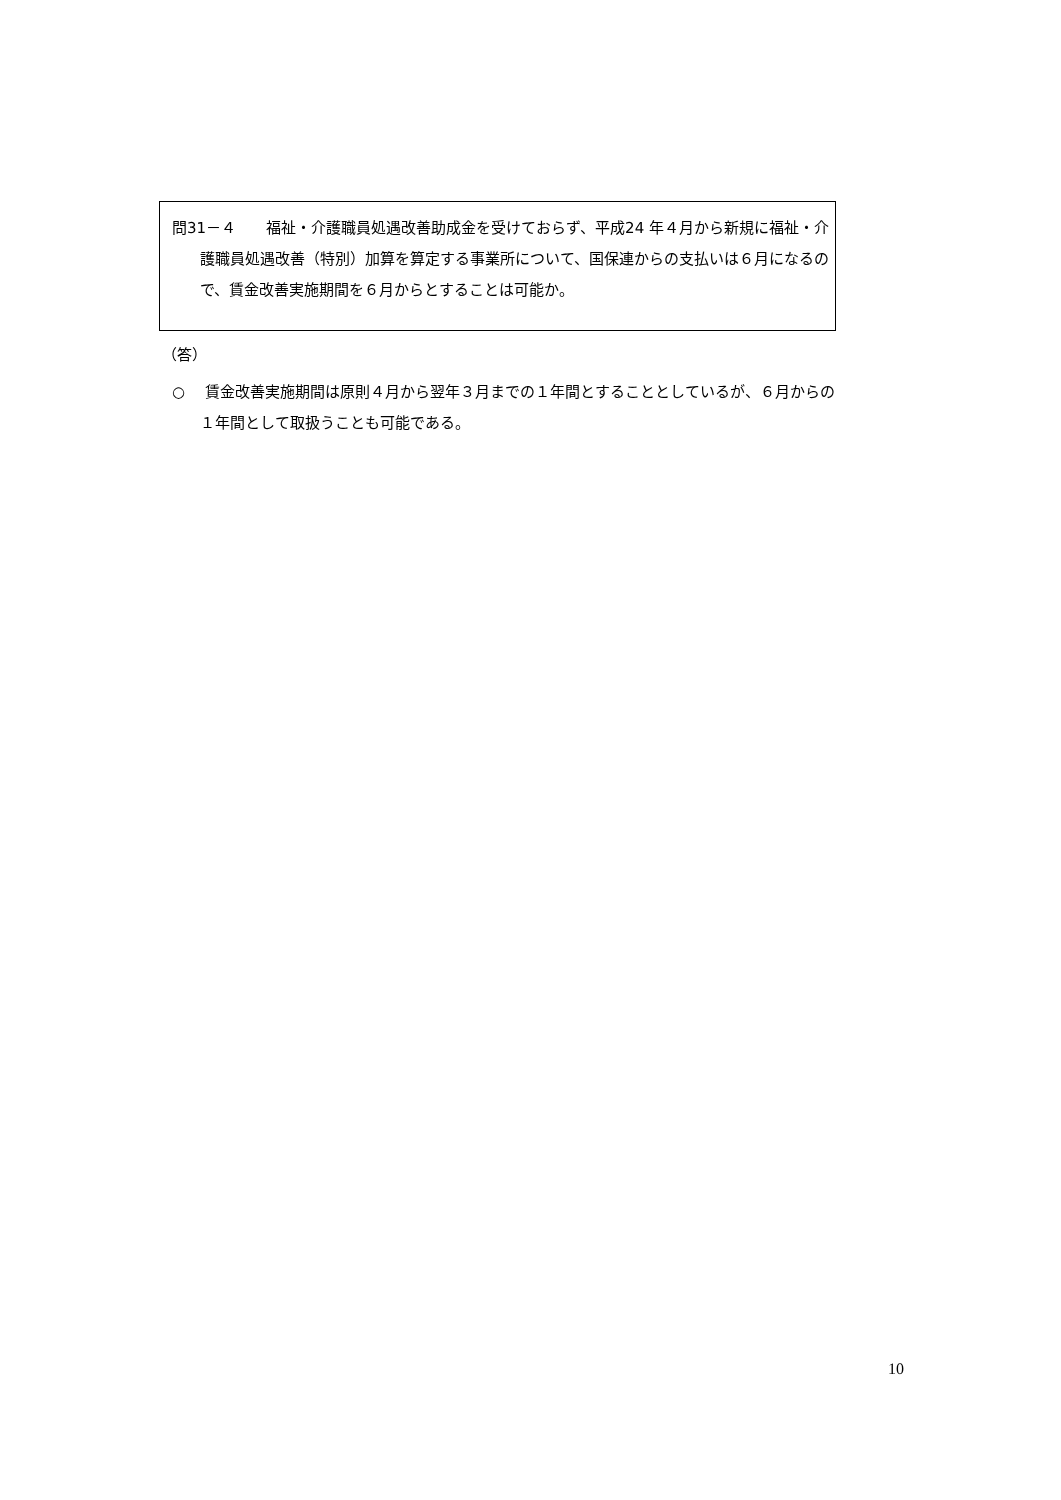問31－４　　福祉・介護職員処遇改善助成金を受けておらず、平成24 年４月から新規に福祉・介護職員処遇改善（特別）加算を算定する事業所について、国保連からの支払いは６月になるので、賃金改善実施期間を６月からとすることは可能か。
（答）
○　 賃金改善実施期間は原則４月から翌年３月までの１年間とすることとしているが、６月からの１年間として取扱うことも可能である。
10